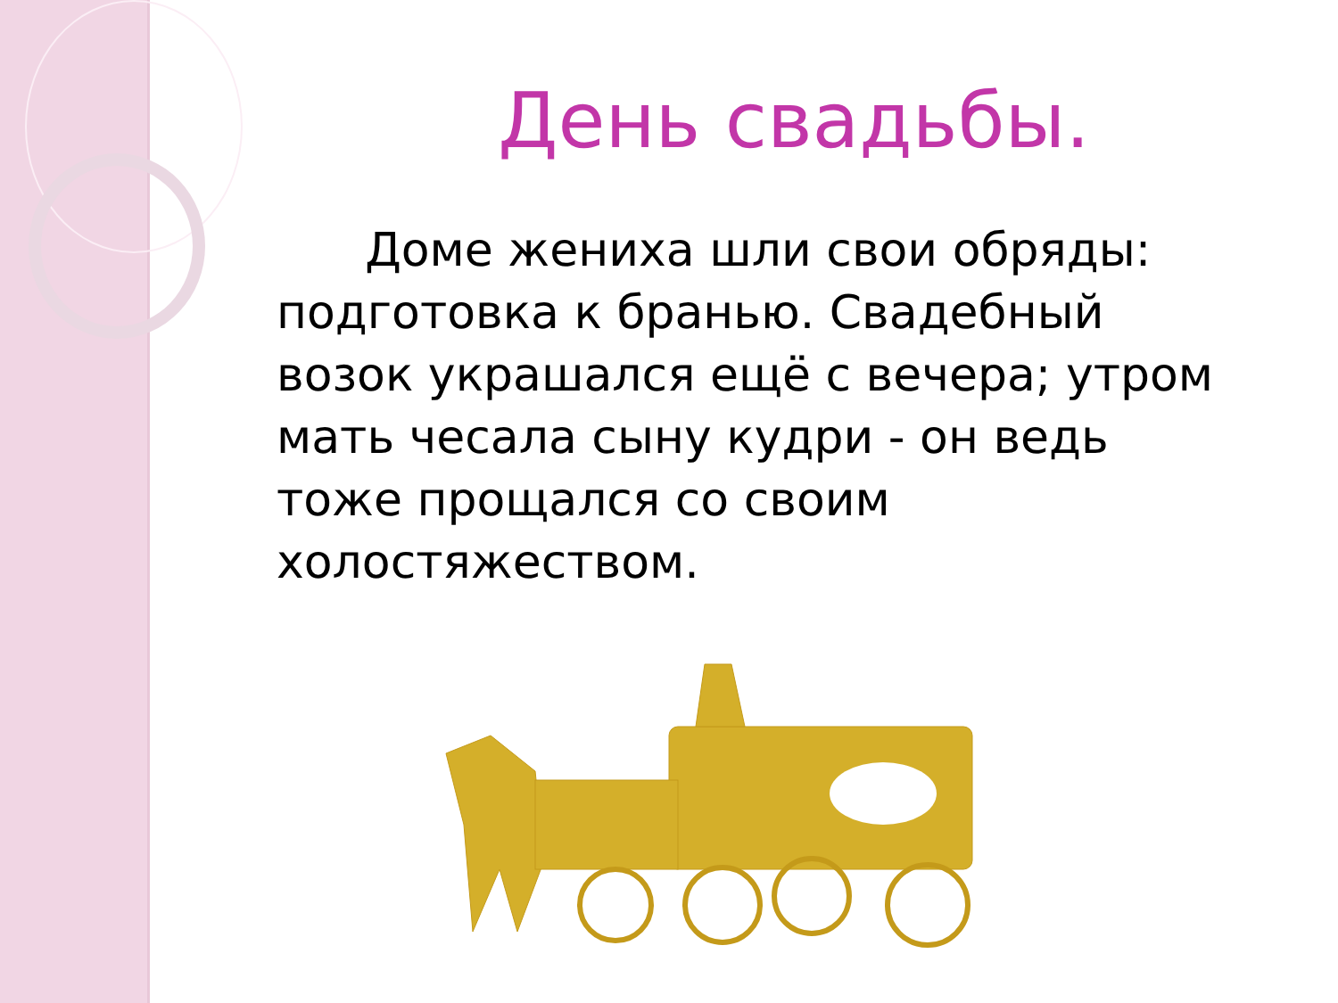День свадьбы.
Доме жениха шли свои обряды: подготовка к бранью. Свадебный возок украшался ещё с вечера; утром мать чесала сыну кудри - он ведь тоже прощался со своим холостяжеством.